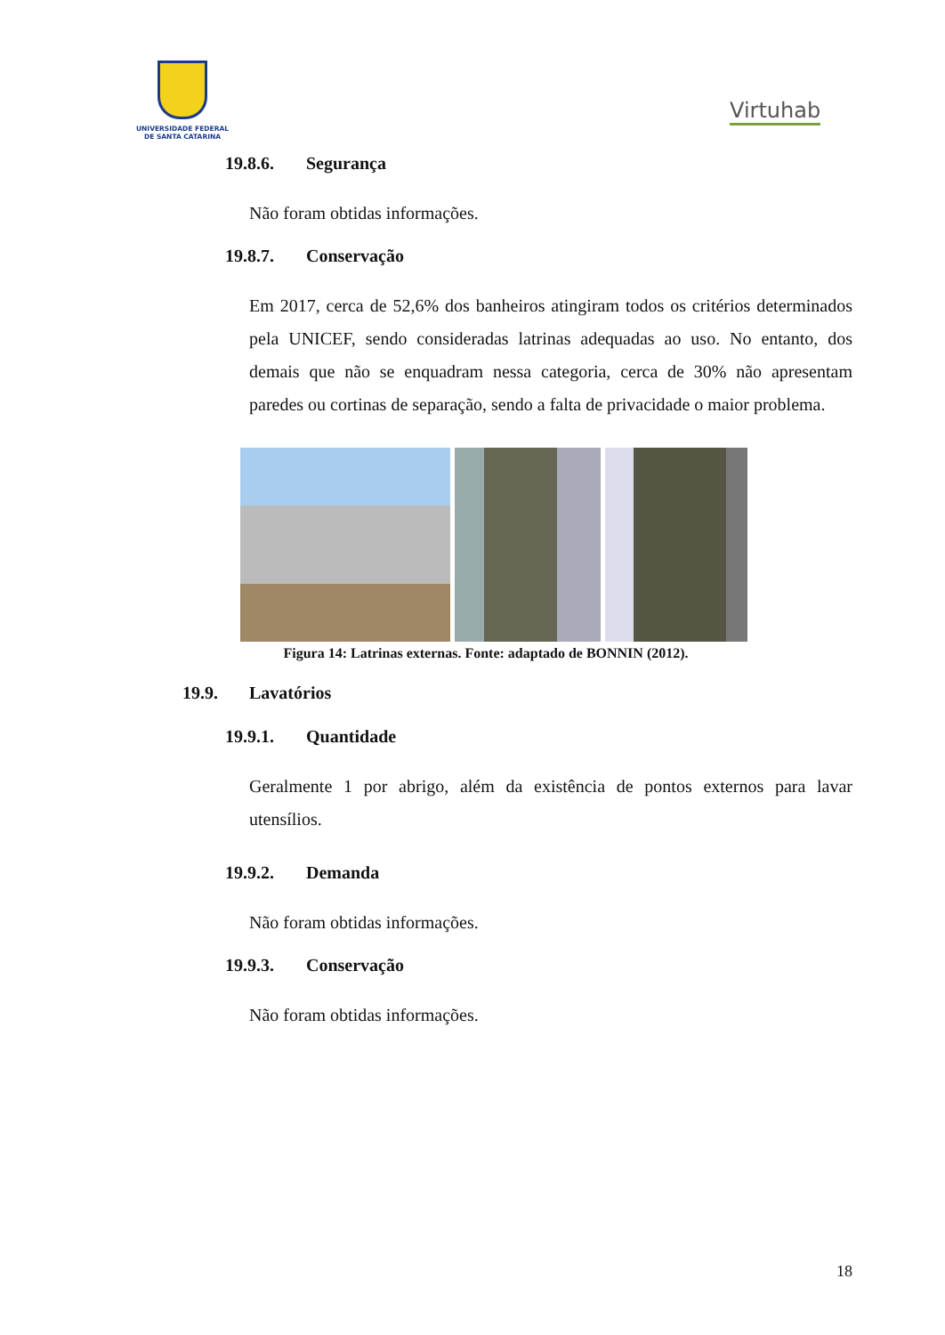UNIVERSIDADE FEDERAL
DE SANTA CATARINA
Virtuhab
19.8.6. Segurança
Não foram obtidas informações.
19.8.7. Conservação
Em 2017, cerca de 52,6% dos banheiros atingiram todos os critérios determinados pela UNICEF, sendo consideradas latrinas adequadas ao uso. No entanto, dos demais que não se enquadram nessa categoria, cerca de 30% não apresentam paredes ou cortinas de separação, sendo a falta de privacidade o maior problema.
Figura 14: Latrinas externas. Fonte: adaptado de BONNIN (2012).
19.9. Lavatórios
19.9.1. Quantidade
Geralmente 1 por abrigo, além da existência de pontos externos para lavar utensílios.
19.9.2. Demanda
Não foram obtidas informações.
19.9.3. Conservação
Não foram obtidas informações.
18